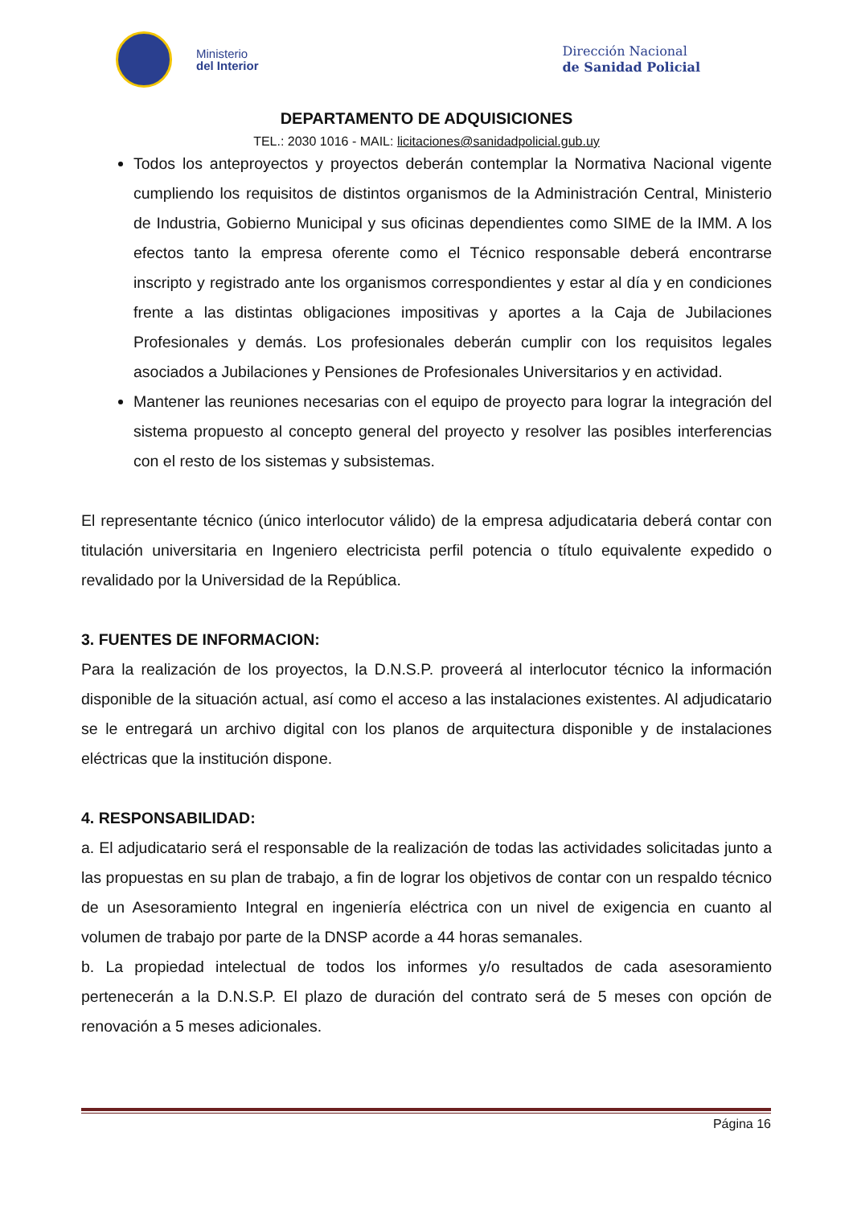Ministerio
del Interior
Dirección Nacional
de Sanidad Policial
DEPARTAMENTO DE ADQUISICIONES
TEL.: 2030 1016 - MAIL: licitaciones@sanidadpolicial.gub.uy
Todos los anteproyectos y proyectos deberán contemplar la Normativa Nacional vigente cumpliendo los requisitos de distintos organismos de la Administración Central, Ministerio de Industria, Gobierno Municipal y sus oficinas dependientes como SIME de la IMM. A los efectos tanto la empresa oferente como el Técnico responsable deberá encontrarse inscripto y registrado ante los organismos correspondientes y estar al día y en condiciones frente a las distintas obligaciones impositivas y aportes a la Caja de Jubilaciones Profesionales y demás. Los profesionales deberán cumplir con los requisitos legales asociados a Jubilaciones y Pensiones de Profesionales Universitarios y en actividad.
Mantener las reuniones necesarias con el equipo de proyecto para lograr la integración del sistema propuesto al concepto general del proyecto y resolver las posibles interferencias con el resto de los sistemas y subsistemas.
El representante técnico (único interlocutor válido) de la empresa adjudicataria deberá contar con titulación universitaria en Ingeniero electricista perfil potencia o título equivalente expedido o revalidado por la Universidad de la República.
3. FUENTES DE INFORMACION:
Para la realización de los proyectos, la D.N.S.P. proveerá al interlocutor técnico la información disponible de la situación actual, así como el acceso a las instalaciones existentes. Al adjudicatario se le entregará un archivo digital con los planos de arquitectura disponible y de instalaciones eléctricas que la institución dispone.
4. RESPONSABILIDAD:
a. El adjudicatario será el responsable de la realización de todas las actividades solicitadas junto a las propuestas en su plan de trabajo, a fin de lograr los objetivos de contar con un respaldo técnico de un Asesoramiento Integral en ingeniería eléctrica con un nivel de exigencia en cuanto al volumen de trabajo por parte de la DNSP acorde a 44 horas semanales.
b. La propiedad intelectual de todos los informes y/o resultados de cada asesoramiento pertenecerán a la D.N.S.P. El plazo de duración del contrato será de 5 meses con opción de renovación a 5 meses adicionales.
Página 16